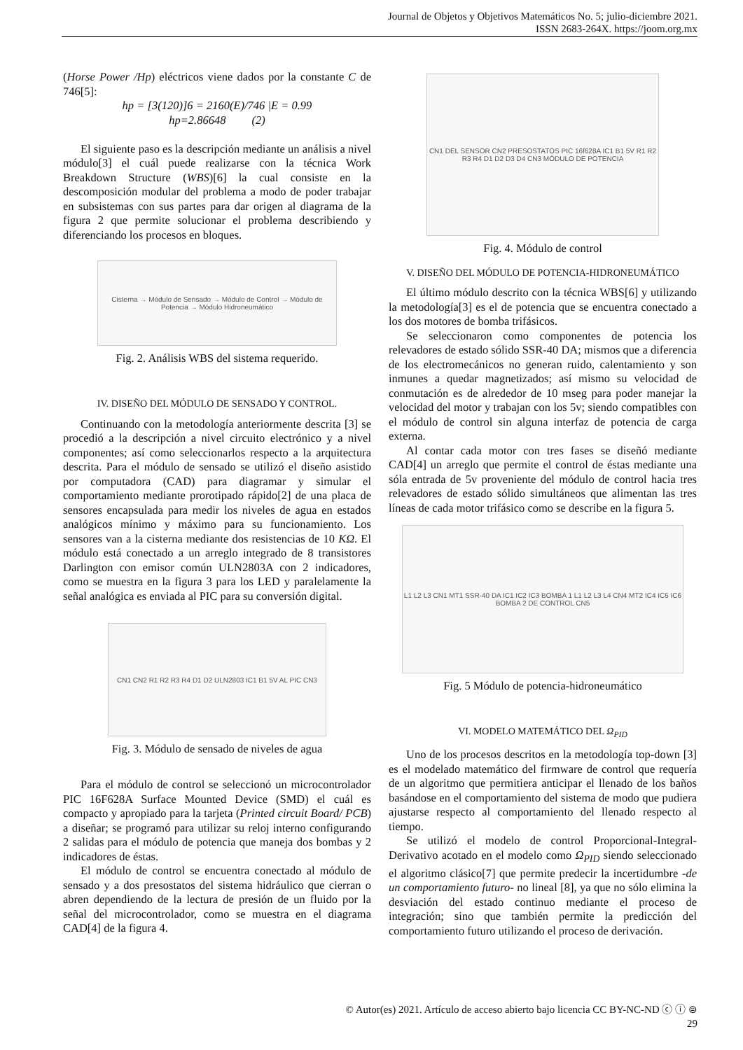Journal de Objetos y Objetivos Matemáticos No. 5; julio-diciembre 2021.
ISSN 2683-264X. https://joom.org.mx
(Horse Power /Hp) eléctricos viene dados por la constante C de 746[5]:
hp = [3(120)]6 = 2160(E)/746 |E = 0.99
hp=2.86648 (2)
El siguiente paso es la descripción mediante un análisis a nivel módulo[3] el cuál puede realizarse con la técnica Work Breakdown Structure (WBS)[6] la cual consiste en la descomposición modular del problema a modo de poder trabajar en subsistemas con sus partes para dar origen al diagrama de la figura 2 que permite solucionar el problema describiendo y diferenciando los procesos en bloques.
Cisterna → Módulo de Sensado → Módulo de Control → Módulo de Potencia → Módulo Hidroneumático
Fig. 2. Análisis WBS del sistema requerido.
IV. DISEÑO DEL MÓDULO DE SENSADO Y CONTROL.
Continuando con la metodología anteriormente descrita [3] se procedió a la descripción a nivel circuito electrónico y a nivel componentes; así como seleccionarlos respecto a la arquitectura descrita. Para el módulo de sensado se utilizó el diseño asistido por computadora (CAD) para diagramar y simular el comportamiento mediante prorotipado rápido[2] de una placa de sensores encapsulada para medir los niveles de agua en estados analógicos mínimo y máximo para su funcionamiento. Los sensores van a la cisterna mediante dos resistencias de 10 KΩ. El módulo está conectado a un arreglo integrado de 8 transistores Darlington con emisor común ULN2803A con 2 indicadores, como se muestra en la figura 3 para los LED y paralelamente la señal analógica es enviada al PIC para su conversión digital.
CN1 CN2 R1 R2 R3 R4 D1 D2 ULN2803 IC1 B1 5V AL PIC CN3
Fig. 3. Módulo de sensado de niveles de agua
Para el módulo de control se seleccionó un microcontrolador PIC 16F628A Surface Mounted Device (SMD) el cuál es compacto y apropiado para la tarjeta (Printed circuit Board/ PCB) a diseñar; se programó para utilizar su reloj interno configurando 2 salidas para el módulo de potencia que maneja dos bombas y 2 indicadores de éstas.
El módulo de control se encuentra conectado al módulo de sensado y a dos presostatos del sistema hidráulico que cierran o abren dependiendo de la lectura de presión de un fluido por la señal del microcontrolador, como se muestra en el diagrama CAD[4] de la figura 4.
CN1 DEL SENSOR CN2 PRESOSTATOS PIC 16f628A IC1 B1 5V R1 R2 R3 R4 D1 D2 D3 D4 CN3 MÓDULO DE POTENCIA
Fig. 4. Módulo de control
V. DISEÑO DEL MÓDULO DE POTENCIA-HIDRONEUMÁTICO
El último módulo descrito con la técnica WBS[6] y utilizando la metodología[3] es el de potencia que se encuentra conectado a los dos motores de bomba trifásicos.
Se seleccionaron como componentes de potencia los relevadores de estado sólido SSR-40 DA; mismos que a diferencia de los electromecánicos no generan ruido, calentamiento y son inmunes a quedar magnetizados; así mismo su velocidad de conmutación es de alrededor de 10 mseg para poder manejar la velocidad del motor y trabajan con los 5v; siendo compatibles con el módulo de control sin alguna interfaz de potencia de carga externa.
Al contar cada motor con tres fases se diseñó mediante CAD[4] un arreglo que permite el control de éstas mediante una sóla entrada de 5v proveniente del módulo de control hacia tres relevadores de estado sólido simultáneos que alimentan las tres líneas de cada motor trifásico como se describe en la figura 5.
L1 L2 L3 CN1 MT1 SSR-40 DA IC1 IC2 IC3 BOMBA 1 L1 L2 L3 L4 CN4 MT2 IC4 IC5 IC6 BOMBA 2 DE CONTROL CN5
Fig. 5 Módulo de potencia-hidroneumático
VI. MODELO MATEMÁTICO DEL Ω<sub>PID</sub>
Uno de los procesos descritos en la metodología top-down [3] es el modelado matemático del firmware de control que requería de un algoritmo que permitiera anticipar el llenado de los baños basándose en el comportamiento del sistema de modo que pudiera ajustarse respecto al comportamiento del llenado respecto al tiempo.
Se utilizó el modelo de control Proporcional-Integral-Derivativo acotado en el modelo como Ω<sub>PID</sub> siendo seleccionado el algoritmo clásico[7] que permite predecir la incertidumbre -de un comportamiento futuro- no lineal [8], ya que no sólo elimina la desviación del estado continuo mediante el proceso de integración; sino que también permite la predicción del comportamiento futuro utilizando el proceso de derivación.
© Autor(es) 2021. Artículo de acceso abierto bajo licencia CC BY-NC-ND ⓒ ⓘ ⊜
29